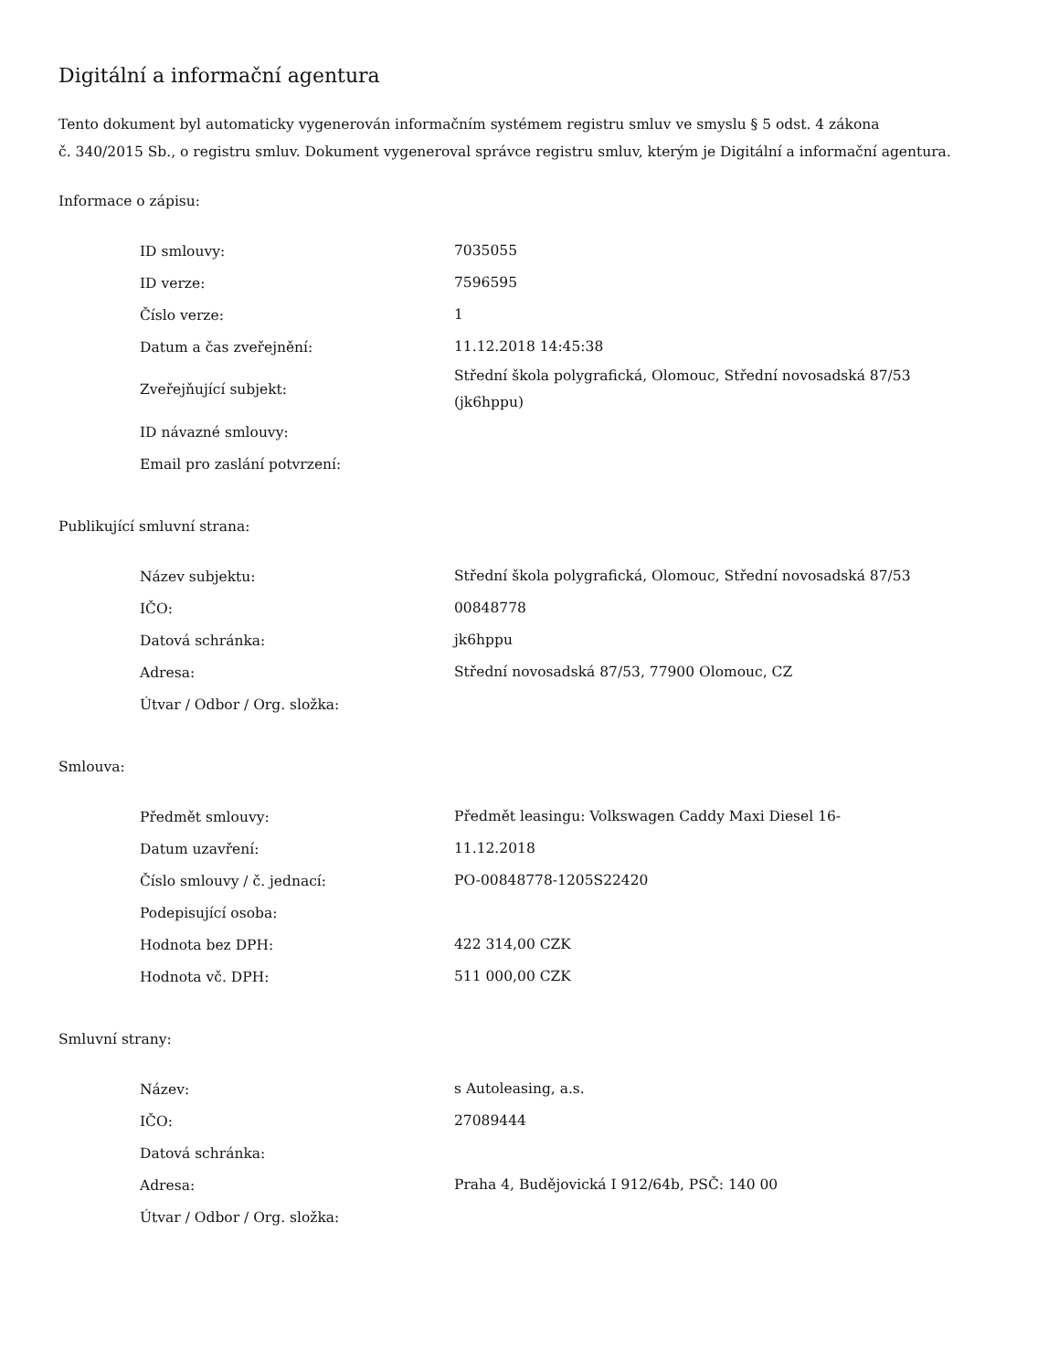Digitální a informační agentura
Tento dokument byl automaticky vygenerován informačním systémem registru smluv ve smyslu § 5 odst. 4 zákona
č. 340/2015 Sb., o registru smluv. Dokument vygeneroval správce registru smluv, kterým je Digitální a informační agentura.
Informace o zápisu:
| ID smlouvy: | 7035055 |
| ID verze: | 7596595 |
| Číslo verze: | 1 |
| Datum a čas zveřejnění: | 11.12.2018 14:45:38 |
| Zveřejňující subjekt: | Střední škola polygrafická, Olomouc, Střední novosadská 87/53 (jk6hppu) |
| ID návazné smlouvy: | |
| Email pro zaslání potvrzení: | |
Publikující smluvní strana:
| Název subjektu: | Střední škola polygrafická, Olomouc, Střední novosadská 87/53 |
| IČO: | 00848778 |
| Datová schránka: | jk6hppu |
| Adresa: | Střední novosadská 87/53, 77900 Olomouc, CZ |
| Útvar / Odbor / Org. složka: | |
Smlouva:
| Předmět smlouvy: | Předmět leasingu: Volkswagen Caddy Maxi Diesel 16- |
| Datum uzavření: | 11.12.2018 |
| Číslo smlouvy / č. jednací: | PO-00848778-1205S22420 |
| Podepisující osoba: | |
| Hodnota bez DPH: | 422 314,00 CZK |
| Hodnota vč. DPH: | 511 000,00 CZK |
Smluvní strany:
| Název: | s Autoleasing, a.s. |
| IČO: | 27089444 |
| Datová schránka: | |
| Adresa: | Praha 4, Budějovická I 912/64b, PSČ: 140 00 |
| Útvar / Odbor / Org. složka: | |